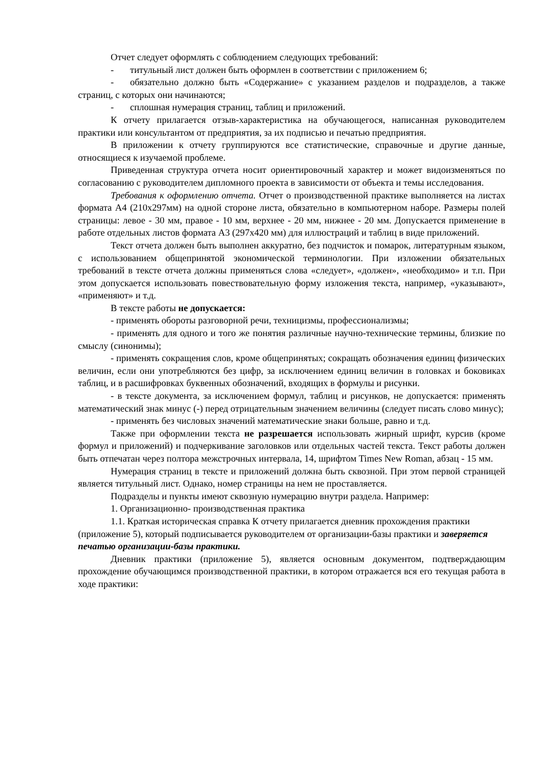Отчет следует оформлять с соблюдением следующих требований:
- титульный лист должен быть оформлен в соответствии с приложением 6;
- обязательно должно быть «Содержание» с указанием разделов и подразделов, а также страниц, с которых они начинаются;
- сплошная нумерация страниц, таблиц и приложений.
К отчету прилагается отзыв-характеристика на обучающегося, написанная руководителем практики или консультантом от предприятия, за их подписью и печатью предприятия.
В приложении к отчету группируются все статистические, справочные и другие данные, относящиеся к изучаемой проблеме.
Приведенная структура отчета носит ориентировочный характер и может видоизменяться по согласованию с руководителем дипломного проекта в зависимости от объекта и темы исследования.
Требования к оформлению отчета. Отчет о производственной практике выполняется на листах формата А4 (210х297мм) на одной стороне листа, обязательно в компьютерном наборе. Размеры полей страницы: левое - 30 мм, правое - 10 мм, верхнее - 20 мм, нижнее - 20 мм. Допускается применение в работе отдельных листов формата А3 (297х420 мм) для иллюстраций и таблиц в виде приложений.
Текст отчета должен быть выполнен аккуратно, без подчисток и помарок, литературным языком, с использованием общепринятой экономической терминологии. При изложении обязательных требований в тексте отчета должны применяться слова «следует», «должен», «необходимо» и т.п. При этом допускается использовать повествовательную форму изложения текста, например, «указывают», «применяют» и т.д.
В тексте работы не допускается:
- применять обороты разговорной речи, техницизмы, профессионализмы;
- применять для одного и того же понятия различные научно-технические термины, близкие по смыслу (синонимы);
- применять сокращения слов, кроме общепринятых; сокращать обозначения единиц физических величин, если они употребляются без цифр, за исключением единиц величин в головках и боковиках таблиц, и в расшифровках буквенных обозначений, входящих в формулы и рисунки.
- в тексте документа, за исключением формул, таблиц и рисунков, не допускается: применять математический знак минус (-) перед отрицательным значением величины (следует писать слово минус);
- применять без числовых значений математические знаки больше, равно и т.д.
Также при оформлении текста не разрешается использовать жирный шрифт, курсив (кроме формул и приложений) и подчеркивание заголовков или отдельных частей текста. Текст работы должен быть отпечатан через полтора межстрочных интервала, 14, шрифтом Times New Roman, абзац - 15 мм.
Нумерация страниц в тексте и приложений должна быть сквозной. При этом первой страницей является титульный лист. Однако, номер страницы на нем не проставляется.
Подразделы и пункты имеют сквозную нумерацию внутри раздела. Например:
1. Организационно- производственная практика
1.1. Краткая историческая справка К отчету прилагается дневник прохождения практики (приложение 5), который подписывается руководителем от организации-базы практики и заверяется печатью организации-базы практики.
Дневник практики (приложение 5), является основным документом, подтверждающим прохождение обучающимся производственной практики, в котором отражается вся его текущая работа в ходе практики: